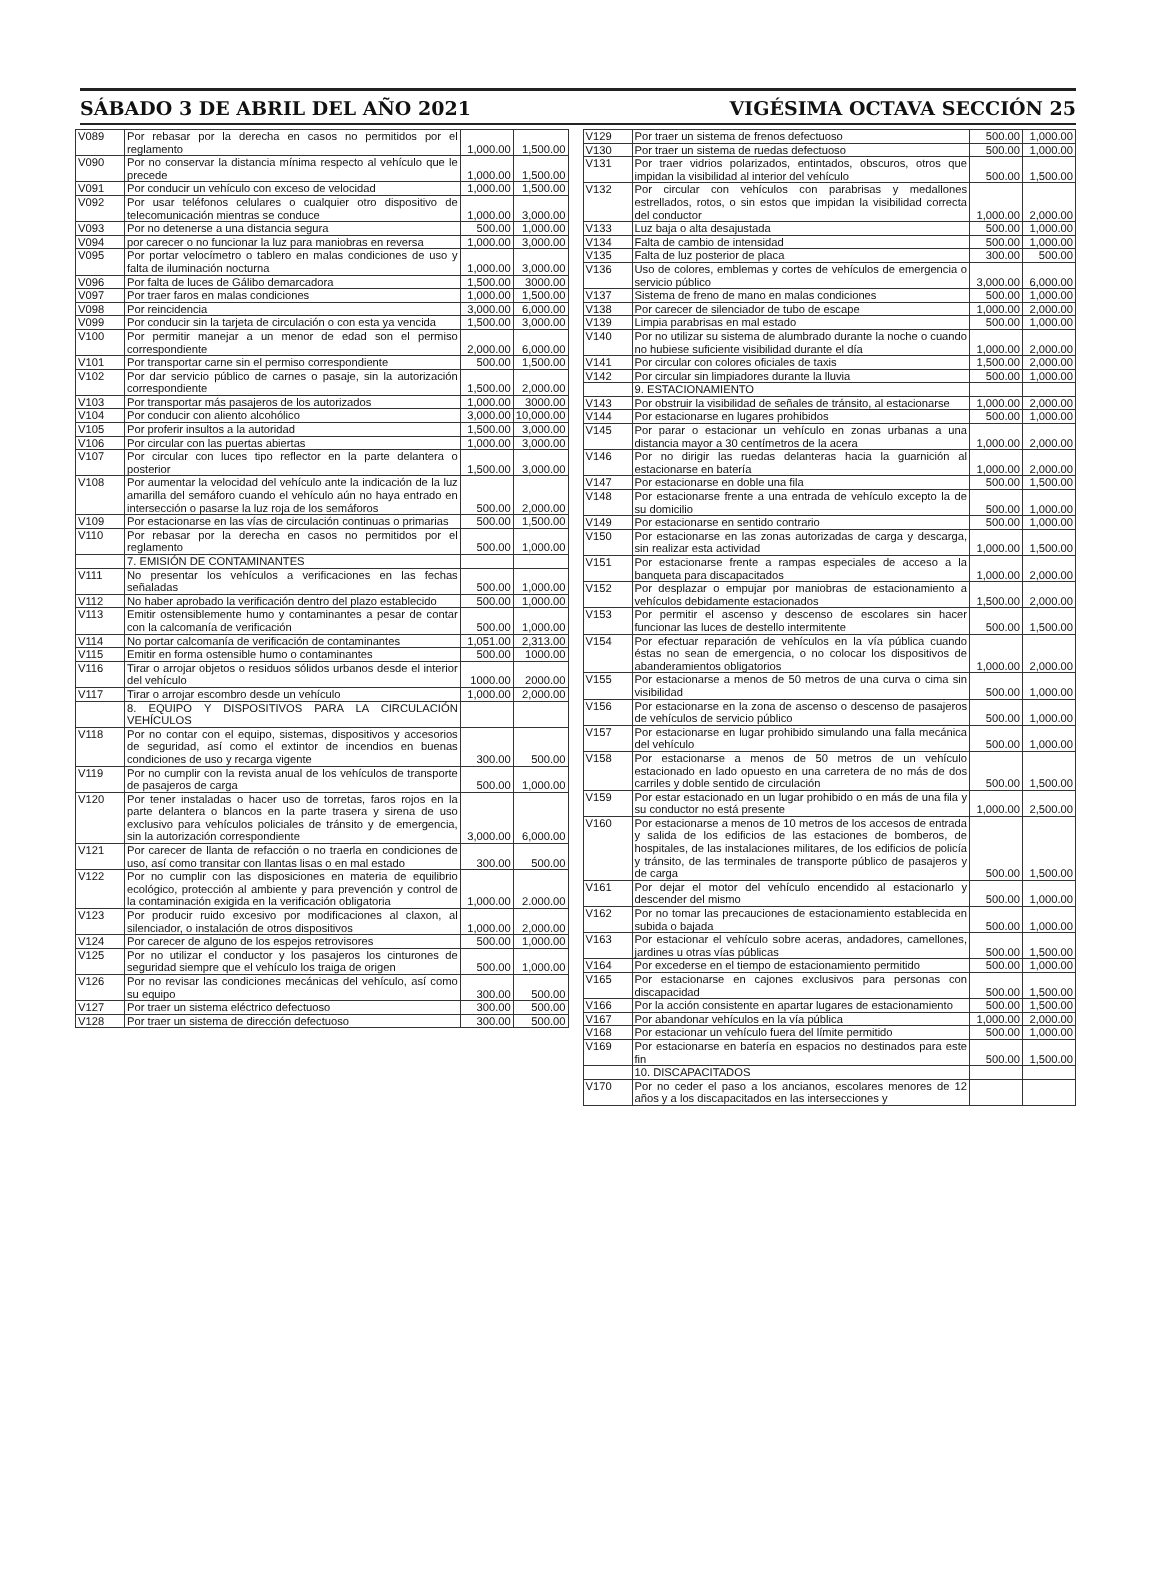SÁBADO 3 DE ABRIL DEL AÑO 2021 VIGÉSIMA OCTAVA SECCIÓN 25
| V089 | Por rebasar por la derecha en casos no permitidos por el reglamento | 1,000.00 | 1,500.00 |
| V090 | Por no conservar la distancia mínima respecto al vehículo que le precede | 1,000.00 | 1,500.00 |
| V091 | Por conducir un vehículo con exceso de velocidad | 1,000.00 | 1,500.00 |
| V092 | Por usar teléfonos celulares o cualquier otro dispositivo de telecomunicación mientras se conduce | 1,000.00 | 3,000.00 |
| V093 | Por no detenerse a una distancia segura | 500.00 | 1,000.00 |
| V094 | por carecer o no funcionar la luz para maniobras en reversa | 1,000.00 | 3,000.00 |
| V095 | Por portar velocímetro o tablero en malas condiciones de uso y falta de iluminación nocturna | 1,000.00 | 3,000.00 |
| V096 | Por falta de luces de Gálibo demarcadora | 1,500.00 | 3000.00 |
| V097 | Por traer faros en malas condiciones | 1,000.00 | 1,500.00 |
| V098 | Por reincidencia | 3,000.00 | 6,000.00 |
| V099 | Por conducir sin la tarjeta de circulación o con esta ya vencida | 1,500.00 | 3,000.00 |
| V100 | Por permitir manejar a un menor de edad son el permiso correspondiente | 2,000.00 | 6,000.00 |
| V101 | Por transportar carne sin el permiso correspondiente | 500.00 | 1,500.00 |
| V102 | Por dar servicio público de carnes o pasaje, sin la autorización correspondiente | 1,500.00 | 2,000.00 |
| V103 | Por transportar más pasajeros de los autorizados | 1,000.00 | 3000.00 |
| V104 | Por conducir con aliento alcohólico | 3,000.00 | 10,000.00 |
| V105 | Por proferir insultos a la autoridad | 1,500.00 | 3,000.00 |
| V106 | Por circular con las puertas abiertas | 1,000.00 | 3,000.00 |
| V107 | Por circular con luces tipo reflector en la parte delantera o posterior | 1,500.00 | 3,000.00 |
| V108 | Por aumentar la velocidad del vehículo ante la indicación de la luz amarilla del semáforo cuando el vehículo aún no haya entrado en intersección o pasarse la luz roja de los semáforos | 500.00 | 2,000.00 |
| V109 | Por estacionarse en las vías de circulación continuas o primarias | 500.00 | 1,500.00 |
| V110 | Por rebasar por la derecha en casos no permitidos por el reglamento | 500.00 | 1,000.00 |
| | 7. EMISIÓN DE CONTAMINANTES | | |
| V111 | No presentar los vehículos a verificaciones en las fechas señaladas | 500.00 | 1,000.00 |
| V112 | No haber aprobado la verificación dentro del plazo establecido | 500.00 | 1,000.00 |
| V113 | Emitir ostensiblemente humo y contaminantes a pesar de contar con la calcomanía de verificación | 500.00 | 1,000.00 |
| V114 | No portar calcomanía de verificación de contaminantes | 1,051.00 | 2,313.00 |
| V115 | Emitir en forma ostensible humo o contaminantes | 500.00 | 1000.00 |
| V116 | Tirar o arrojar objetos o residuos sólidos urbanos desde el interior del vehículo | 1000.00 | 2000.00 |
| V117 | Tirar o arrojar escombro desde un vehículo | 1,000.00 | 2,000.00 |
| | 8. EQUIPO Y DISPOSITIVOS PARA LA CIRCULACIÓN VEHÍCULOS | | |
| V118 | Por no contar con el equipo, sistemas, dispositivos y accesorios de seguridad, así como el extintor de incendios en buenas condiciones de uso y recarga vigente | 300.00 | 500.00 |
| V119 | Por no cumplir con la revista anual de los vehículos de transporte de pasajeros de carga | 500.00 | 1,000.00 |
| V120 | Por tener instaladas o hacer uso de torretas, faros rojos en la parte delantera o blancos en la parte trasera y sirena de uso exclusivo para vehículos policiales de tránsito y de emergencia, sin la autorización correspondiente | 3,000.00 | 6,000.00 |
| V121 | Por carecer de llanta de refacción o no traerla en condiciones de uso, así como transitar con llantas lisas o en mal estado | 300.00 | 500.00 |
| V122 | Por no cumplir con las disposiciones en materia de equilibrio ecológico, protección al ambiente y para prevención y control de la contaminación exigida en la verificación obligatoria | 1,000.00 | 2.000.00 |
| V123 | Por producir ruido excesivo por modificaciones al claxon, al silenciador, o instalación de otros dispositivos | 1,000.00 | 2,000.00 |
| V124 | Por carecer de alguno de los espejos retrovisores | 500.00 | 1,000.00 |
| V125 | Por no utilizar el conductor y los pasajeros los cinturones de seguridad siempre que el vehículo los traiga de origen | 500.00 | 1,000.00 |
| V126 | Por no revisar las condiciones mecánicas del vehículo, así como su equipo | 300.00 | 500.00 |
| V127 | Por traer un sistema eléctrico defectuoso | 300.00 | 500.00 |
| V128 | Por traer un sistema de dirección defectuoso | 300.00 | 500.00 |
| V129 | Por traer un sistema de frenos defectuoso | 500.00 | 1,000.00 |
| V130 | Por traer un sistema de ruedas defectuoso | 500.00 | 1,000.00 |
| V131 | Por traer vidrios polarizados, entintados, obscuros, otros que impidan la visibilidad al interior del vehículo | 500.00 | 1,500.00 |
| V132 | Por circular con vehículos con parabrisas y medallones estrellados, rotos, o sin estos que impidan la visibilidad correcta del conductor | 1,000.00 | 2,000.00 |
| V133 | Luz baja o alta desajustada | 500.00 | 1,000.00 |
| V134 | Falta de cambio de intensidad | 500.00 | 1,000.00 |
| V135 | Falta de luz posterior de placa | 300.00 | 500.00 |
| V136 | Uso de colores, emblemas y cortes de vehículos de emergencia o servicio público | 3,000.00 | 6,000.00 |
| V137 | Sistema de freno de mano en malas condiciones | 500.00 | 1,000.00 |
| V138 | Por carecer de silenciador de tubo de escape | 1,000.00 | 2,000.00 |
| V139 | Limpia parabrisas en mal estado | 500.00 | 1,000.00 |
| V140 | Por no utilizar su sistema de alumbrado durante la noche o cuando no hubiese suficiente visibilidad durante el día | 1,000.00 | 2,000.00 |
| V141 | Por circular con colores oficiales de taxis | 1,500.00 | 2,000.00 |
| V142 | Por circular sin limpiadores durante la lluvia | 500.00 | 1,000.00 |
| | 9. ESTACIONAMIENTO | | |
| V143 | Por obstruir la visibilidad de señales de tránsito, al estacionarse | 1,000.00 | 2,000.00 |
| V144 | Por estacionarse en lugares prohibidos | 500.00 | 1,000.00 |
| V145 | Por parar o estacionar un vehículo en zonas urbanas a una distancia mayor a 30 centímetros de la acera | 1,000.00 | 2,000.00 |
| V146 | Por no dirigir las ruedas delanteras hacia la guarnición al estacionarse en batería | 1,000.00 | 2,000.00 |
| V147 | Por estacionarse en doble una fila | 500.00 | 1,500.00 |
| V148 | Por estacionarse frente a una entrada de vehículo excepto la de su domicilio | 500.00 | 1,000.00 |
| V149 | Por estacionarse en sentido contrario | 500.00 | 1,000.00 |
| V150 | Por estacionarse en las zonas autorizadas de carga y descarga, sin realizar esta actividad | 1,000.00 | 1,500.00 |
| V151 | Por estacionarse frente a rampas especiales de acceso a la banqueta para discapacitados | 1,000.00 | 2,000.00 |
| V152 | Por desplazar o empujar por maniobras de estacionamiento a vehículos debidamente estacionados | 1,500.00 | 2,000.00 |
| V153 | Por permitir el ascenso y descenso de escolares sin hacer funcionar las luces de destello intermitente | 500.00 | 1,500.00 |
| V154 | Por efectuar reparación de vehículos en la vía pública cuando éstas no sean de emergencia, o no colocar los dispositivos de abanderamientos obligatorios | 1,000.00 | 2,000.00 |
| V155 | Por estacionarse a menos de 50 metros de una curva o cima sin visibilidad | 500.00 | 1,000.00 |
| V156 | Por estacionarse en la zona de ascenso o descenso de pasajeros de vehículos de servicio público | 500.00 | 1,000.00 |
| V157 | Por estacionarse en lugar prohibido simulando una falla mecánica del vehículo | 500.00 | 1,000.00 |
| V158 | Por estacionarse a menos de 50 metros de un vehículo estacionado en lado opuesto en una carretera de no más de dos carriles y doble sentido de circulación | 500.00 | 1,500.00 |
| V159 | Por estar estacionado en un lugar prohibido o en más de una fila y su conductor no está presente | 1,000.00 | 2,500.00 |
| V160 | Por estacionarse a menos de 10 metros de los accesos de entrada y salida de los edificios de las estaciones de bomberos, de hospitales, de las instalaciones militares, de los edificios de policía y tránsito, de las terminales de transporte público de pasajeros y de carga | 500.00 | 1,500.00 |
| V161 | Por dejar el motor del vehículo encendido al estacionarlo y descender del mismo | 500.00 | 1,000.00 |
| V162 | Por no tomar las precauciones de estacionamiento establecida en subida o bajada | 500.00 | 1,000.00 |
| V163 | Por estacionar el vehículo sobre aceras, andadores, camellones, jardines u otras vías públicas | 500.00 | 1,500.00 |
| V164 | Por excederse en el tiempo de estacionamiento permitido | 500.00 | 1,000.00 |
| V165 | Por estacionarse en cajones exclusivos para personas con discapacidad | 500.00 | 1,500.00 |
| V166 | Por la acción consistente en apartar lugares de estacionamiento | 500.00 | 1,500.00 |
| V167 | Por abandonar vehículos en la vía pública | 1,000.00 | 2,000.00 |
| V168 | Por estacionar un vehículo fuera del límite permitido | 500.00 | 1,000.00 |
| V169 | Por estacionarse en batería en espacios no destinados para este fin | 500.00 | 1,500.00 |
| | 10. DISCAPACITADOS | | |
| V170 | Por no ceder el paso a los ancianos, escolares menores de 12 años y a los discapacitados en las intersecciones y | | |